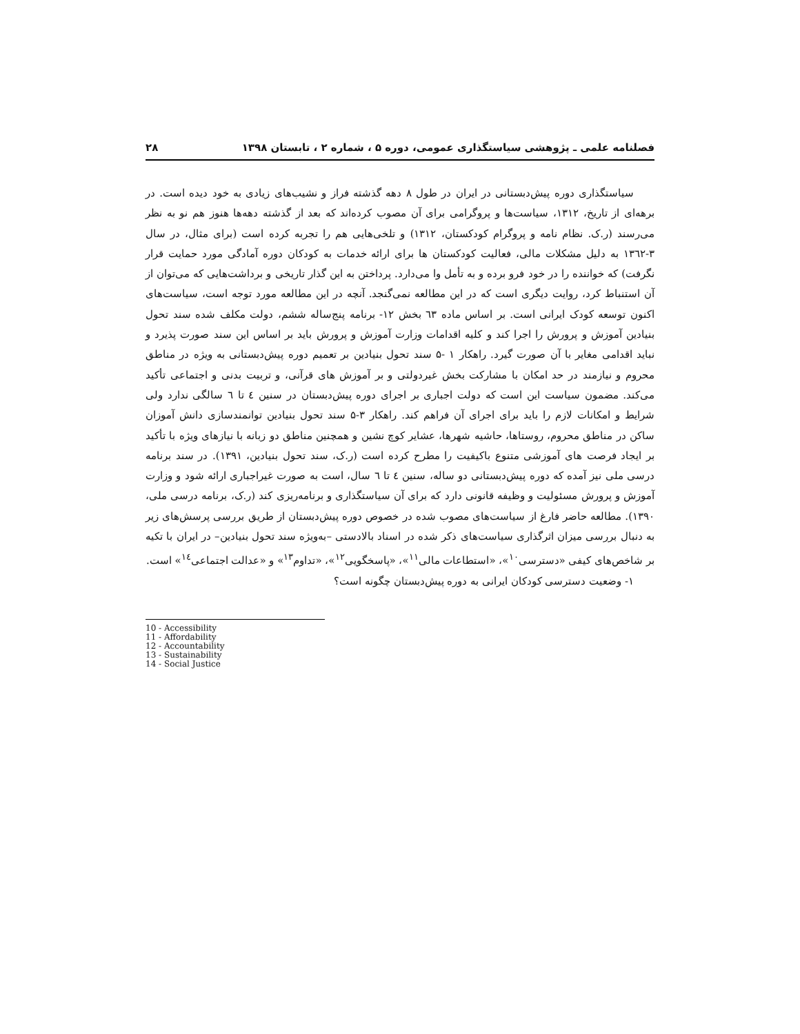فصلنامه علمی ـ پژوهشی سیاستگذاری عمومی، دوره ۵ ، شماره ۲ ، تابستان ۱۳۹۸ ۲۸
سیاستگذاری دوره پیش‌دبستانی در ایران در طول ۸ دهه گذشته فراز و نشیب‌های زیادی به خود دیده است. در برهه‌ای از تاریخ، ۱۳۱۲، سیاست‌ها و پروگرامی برای آن مصوب کرده‌اند که بعد از گذشته دهه‌ها هنوز هم نو به نظر می‌رسند (ر.ک. نظام نامه و پروگرام کودکستان، ۱۳۱۲) و تلخی‌هایی هم را تجربه کرده است (برای مثال، در سال ۳-۱۳٦۲ به دلیل مشکلات مالی، فعالیت کودکستان ها برای ارائه خدمات به کودکان دوره آمادگی مورد حمایت قرار نگرفت) که خواننده را در خود فرو برده و به تأمل وا می‌دارد. پرداختن به این گذار تاریخی و برداشت‌هایی که می‌توان از آن استنباط کرد، روایت دیگری است که در این مطالعه نمی‌گنجد. آنچه در این مطالعه مورد توجه است، سیاست‌های اکنون توسعه کودک ایرانی است. بر اساس ماده ٦۳ بخش ۱۲- برنامه پنج‌ساله ششم، دولت مکلف شده سند تحول بنیادین آموزش و پرورش را اجرا کند و کلیه اقدامات وزارت آموزش و پرورش باید بر اساس این سند صورت پذیرد و نباید اقدامی مغایر با آن صورت گیرد. راهکار ۱ -۵ سند تحول بنیادین بر تعمیم دوره پیش‌دبستانی به ویژه در مناطق محروم و نیازمند در حد امکان با مشارکت بخش غیردولتی و بر آموزش های قرآنی، و تربیت بدنی و اجتماعی تأکید می‌کند. مضمون سیاست این است که دولت اجباری بر اجرای دوره پیش‌دبستان در سنین ٤ تا ٦ سالگی ندارد ولی شرایط و امکانات لازم را باید برای اجرای آن فراهم کند. راهکار ۳-۵ سند تحول بنیادین توانمندسازی دانش آموزان ساکن در مناطق محروم، روستاها، حاشیه شهرها، عشایر کوچ نشین و همچنین مناطق دو زبانه با نیازهای ویژه با تأکید بر ایجاد فرصت های آموزشی متنوع باکیفیت را مطرح کرده است (ر.ک، سند تحول بنیادین، ۱۳۹۱). در سند برنامه درسی ملی نیز آمده که دوره پیش‌دبستانی دو ساله، سنین ٤ تا ٦ سال، است به صورت غیراجباری ارائه شود و وزارت آموزش و پرورش مسئولیت و وظیفه قانونی دارد که برای آن سیاستگذاری و برنامه‌ریزی کند (ر.ک، برنامه درسی ملی، ۱۳۹۰). مطالعه حاضر فارغ از سیاست‌های مصوب شده در خصوص دوره پیش‌دبستان از طریق بررسی پرسش‌های زیر به دنبال بررسی میزان اثرگذاری سیاست‌های ذکر شده در اسناد بالادستی –به‌ویژه سند تحول بنیادین– در ایران با تکیه بر شاخص‌های کیفی «دسترسی<sup>۱۰</sup>»، «استطاعات مالی<sup>۱۱</sup>»، «پاسخگویی<sup>۱۲</sup>»، «تداوم<sup>۱۳</sup>» و «عدالت اجتماعی<sup>۱٤</sup>» است.
۱- وضعیت دسترسی کودکان ایرانی به دوره پیش‌دبستان چگونه است؟
10 - Accessibility
11 - Affordability
12 - Accountability
13 - Sustainability
14 - Social Justice